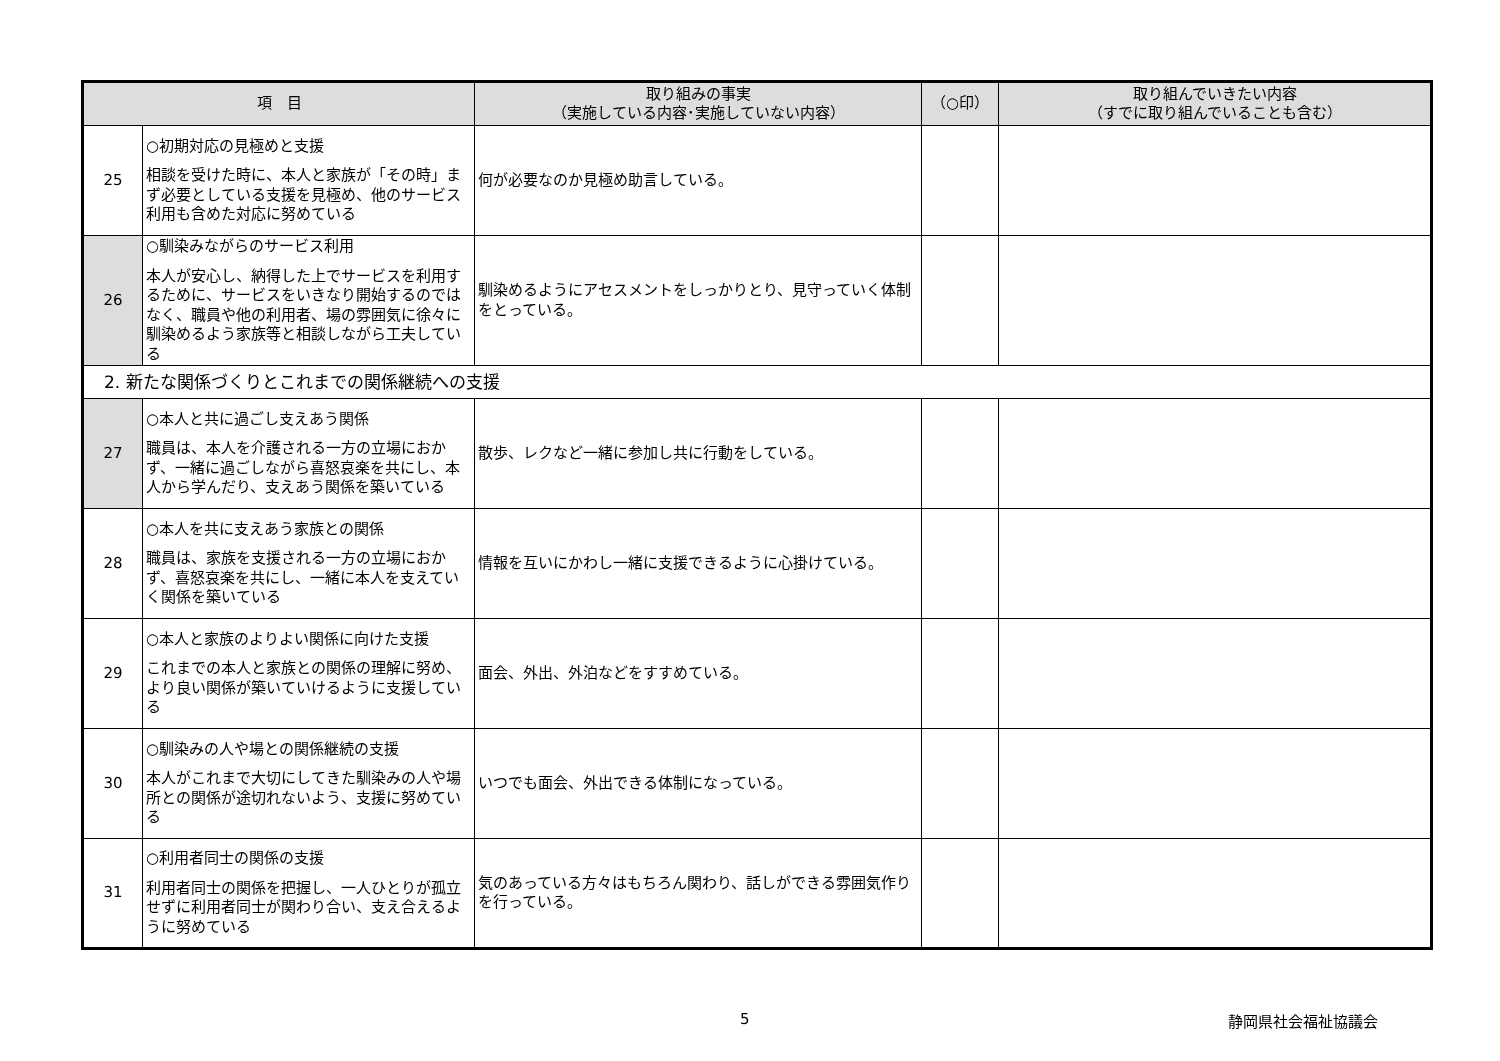| 項 目 | | 取り組みの事実 （実施している内容･実施していない内容） | （○印） | 取り組んでいきたい内容 （すでに取り組んでいることも含む） |
| --- | --- | --- | --- | --- |
| 25 | ○初期対応の見極めと支援 相談を受けた時に、本人と家族が「その時」まず必要としている支援を見極め、他のサービス利用も含めた対応に努めている | 何が必要なのか見極め助言している。 | | |
| 26 | ○馴染みながらのサービス利用 本人が安心し、納得した上でサービスを利用するために、サービスをいきなり開始するのではなく、職員や他の利用者、場の雰囲気に徐々に馴染めるよう家族等と相談しながら工夫している | 馴染めるようにアセスメントをしっかりとり、見守っていく体制をとっている。 | | |
| 2. 新たな関係づくりとこれまでの関係継続への支援 | | | | |
| 27 | ○本人と共に過ごし支えあう関係 職員は、本人を介護される一方の立場におかず、一緒に過ごしながら喜怒哀楽を共にし、本人から学んだり、支えあう関係を築いている | 散歩、レクなど一緒に参加し共に行動をしている。 | | |
| 28 | ○本人を共に支えあう家族との関係 職員は、家族を支援される一方の立場におかず、喜怒哀楽を共にし、一緒に本人を支えていく関係を築いている | 情報を互いにかわし一緒に支援できるように心掛けている。 | | |
| 29 | ○本人と家族のよりよい関係に向けた支援 これまでの本人と家族との関係の理解に努め、より良い関係が築いていけるように支援している | 面会、外出、外泊などをすすめている。 | | |
| 30 | ○馴染みの人や場との関係継続の支援 本人がこれまで大切にしてきた馴染みの人や場所との関係が途切れないよう、支援に努めている | いつでも面会、外出できる体制になっている。 | | |
| 31 | ○利用者同士の関係の支援 利用者同士の関係を把握し、一人ひとりが孤立せずに利用者同士が関わり合い、支え合えるように努めている | 気のあっている方々はもちろん関わり、話しができる雰囲気作りを行っている。 | | |
5 静岡県社会福祉協議会